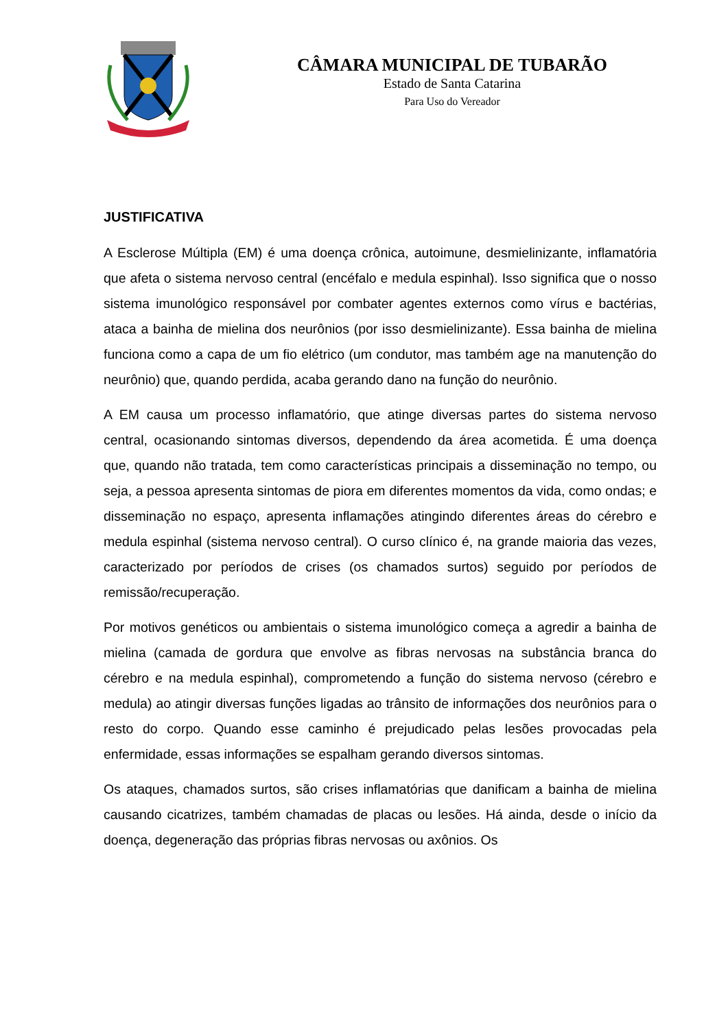CÂMARA MUNICIPAL DE TUBARÃO
Estado de Santa Catarina
Para Uso do Vereador
JUSTIFICATIVA
A Esclerose Múltipla (EM) é uma doença crônica, autoimune, desmielinizante, inflamatória que afeta o sistema nervoso central (encéfalo e medula espinhal). Isso significa que o nosso sistema imunológico responsável por combater agentes externos como vírus e bactérias, ataca a bainha de mielina dos neurônios (por isso desmielinizante). Essa bainha de mielina funciona como a capa de um fio elétrico (um condutor, mas também age na manutenção do neurônio) que, quando perdida, acaba gerando dano na função do neurônio.
A EM causa um processo inflamatório, que atinge diversas partes do sistema nervoso central, ocasionando sintomas diversos, dependendo da área acometida. É uma doença que, quando não tratada, tem como características principais a disseminação no tempo, ou seja, a pessoa apresenta sintomas de piora em diferentes momentos da vida, como ondas; e disseminação no espaço, apresenta inflamações atingindo diferentes áreas do cérebro e medula espinhal (sistema nervoso central). O curso clínico é, na grande maioria das vezes, caracterizado por períodos de crises (os chamados surtos) seguido por períodos de remissão/recuperação.
Por motivos genéticos ou ambientais o sistema imunológico começa a agredir a bainha de mielina (camada de gordura que envolve as fibras nervosas na substância branca do cérebro e na medula espinhal), comprometendo a função do sistema nervoso (cérebro e medula) ao atingir diversas funções ligadas ao trânsito de informações dos neurônios para o resto do corpo. Quando esse caminho é prejudicado pelas lesões provocadas pela enfermidade, essas informações se espalham gerando diversos sintomas.
Os ataques, chamados surtos, são crises inflamatórias que danificam a bainha de mielina causando cicatrizes, também chamadas de placas ou lesões. Há ainda, desde o início da doença, degeneração das próprias fibras nervosas ou axônios. Os